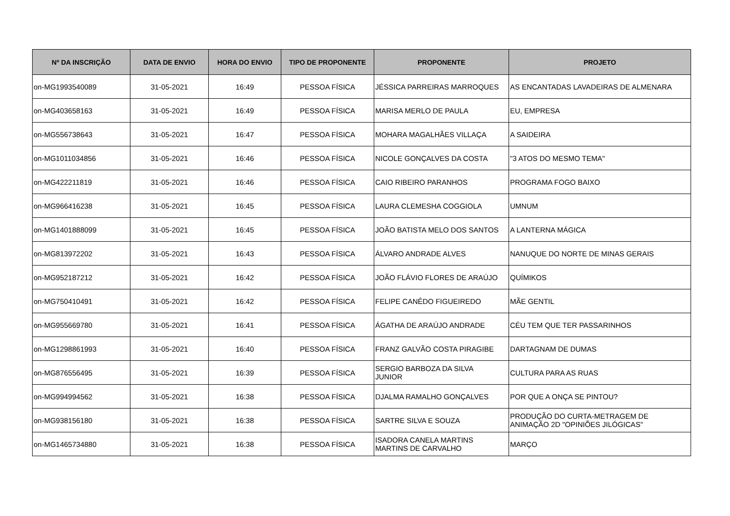| Nº DA INSCRIÇÃO | DATA DE ENVIO | HORA DO ENVIO | TIPO DE PROPONENTE | PROPONENTE | PROJETO |
| --- | --- | --- | --- | --- | --- |
| on-MG1993540089 | 31-05-2021 | 16:49 | PESSOA FÍSICA | JÉSSICA PARREIRAS MARROQUES | AS ENCANTADAS LAVADEIRAS DE ALMENARA |
| on-MG403658163 | 31-05-2021 | 16:49 | PESSOA FÍSICA | MARISA MERLO DE PAULA | EU, EMPRESA |
| on-MG556738643 | 31-05-2021 | 16:47 | PESSOA FÍSICA | MOHARA MAGALHÃES VILLAÇA | A SAIDEIRA |
| on-MG1011034856 | 31-05-2021 | 16:46 | PESSOA FÍSICA | NICOLE GONÇALVES DA COSTA | "3 ATOS DO MESMO TEMA" |
| on-MG422211819 | 31-05-2021 | 16:46 | PESSOA FÍSICA | CAIO RIBEIRO PARANHOS | PROGRAMA FOGO BAIXO |
| on-MG966416238 | 31-05-2021 | 16:45 | PESSOA FÍSICA | LAURA CLEMESHA COGGIOLA | UMNUM |
| on-MG1401888099 | 31-05-2021 | 16:45 | PESSOA FÍSICA | JOÃO BATISTA MELO DOS SANTOS | A LANTERNA MÁGICA |
| on-MG813972202 | 31-05-2021 | 16:43 | PESSOA FÍSICA | ÁLVARO ANDRADE ALVES | NANUQUE DO NORTE DE MINAS GERAIS |
| on-MG952187212 | 31-05-2021 | 16:42 | PESSOA FÍSICA | JOÃO FLÁVIO FLORES DE ARAÚJO | QUÍMIKOS |
| on-MG750410491 | 31-05-2021 | 16:42 | PESSOA FÍSICA | FELIPE CANÊDO FIGUEIREDO | MÃE GENTIL |
| on-MG955669780 | 31-05-2021 | 16:41 | PESSOA FÍSICA | ÁGATHA DE ARAÚJO ANDRADE | CÉU TEM QUE TER PASSARINHOS |
| on-MG1298861993 | 31-05-2021 | 16:40 | PESSOA FÍSICA | FRANZ GALVÃO COSTA PIRAGIBE | DARTAGNAM DE DUMAS |
| on-MG876556495 | 31-05-2021 | 16:39 | PESSOA FÍSICA | SERGIO BARBOZA DA SILVA JUNIOR | CULTURA PARA AS RUAS |
| on-MG994994562 | 31-05-2021 | 16:38 | PESSOA FÍSICA | DJALMA RAMALHO GONÇALVES | POR QUE A ONÇA SE PINTOU? |
| on-MG938156180 | 31-05-2021 | 16:38 | PESSOA FÍSICA | SARTRE SILVA E SOUZA | PRODUÇÃO DO CURTA-METRAGEM DE ANIMAÇÃO 2D "OPINIÕES JILÓGICAS" |
| on-MG1465734880 | 31-05-2021 | 16:38 | PESSOA FÍSICA | ISADORA CANELA MARTINS MARTINS DE CARVALHO | MARÇO |